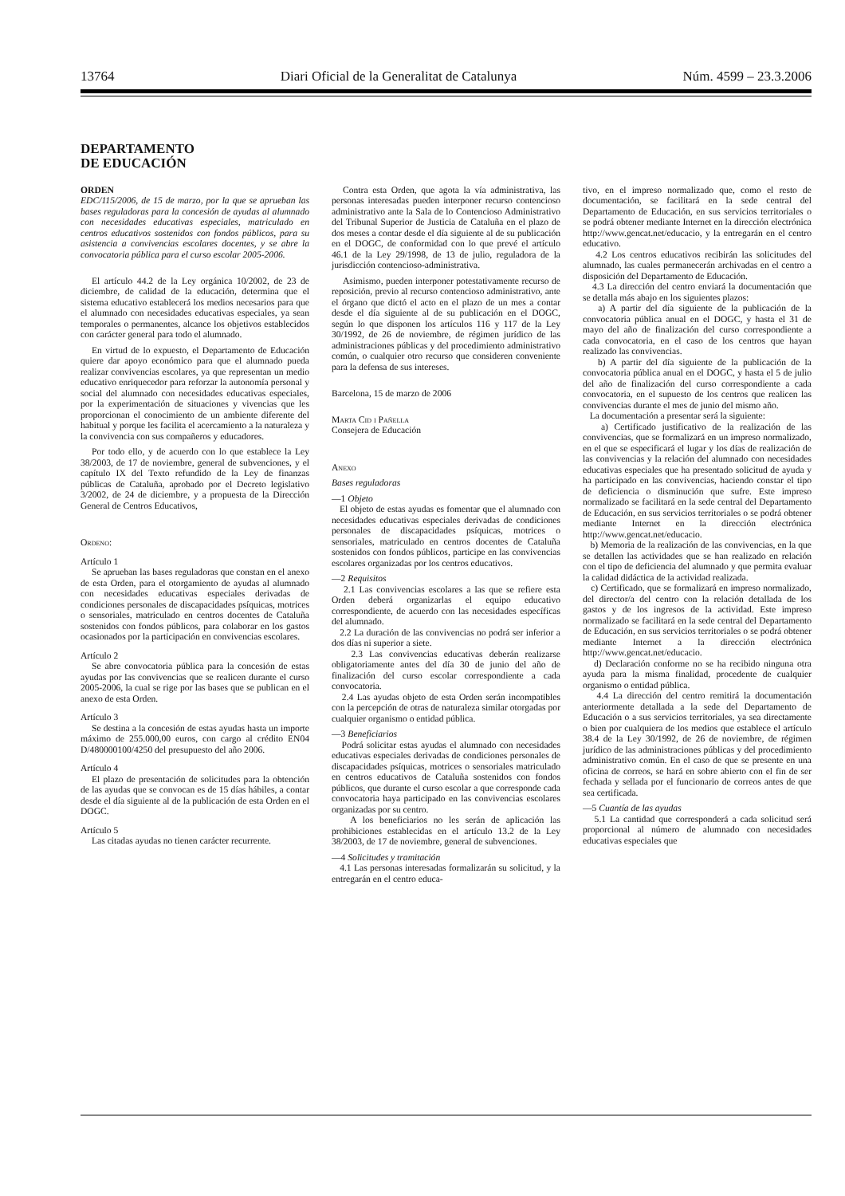13764 Diari Oficial de la Generalitat de Catalunya Núm. 4599 – 23.3.2006
DEPARTAMENTO
DE EDUCACIÓN
ORDEN
EDC/115/2006, de 15 de marzo, por la que se aprueban las bases reguladoras para la concesión de ayudas al alumnado con necesidades educativas especiales, matriculado en centros educativos sostenidos con fondos públicos, para su asistencia a convivencias escolares docentes, y se abre la convocatoria pública para el curso escolar 2005-2006.
El artículo 44.2 de la Ley orgánica 10/2002, de 23 de diciembre, de calidad de la educación, determina que el sistema educativo establecerá los medios necesarios para que el alumnado con necesidades educativas especiales, ya sean temporales o permanentes, alcance los objetivos establecidos con carácter general para todo el alumnado.
En virtud de lo expuesto, el Departamento de Educación quiere dar apoyo económico para que el alumnado pueda realizar convivencias escolares, ya que representan un medio educativo enriquecedor para reforzar la autonomía personal y social del alumnado con necesidades educativas especiales, por la experimentación de situaciones y vivencias que les proporcionan el conocimiento de un ambiente diferente del habitual y porque les facilita el acercamiento a la naturaleza y la convivencia con sus compañeros y educadores.
Por todo ello, y de acuerdo con lo que establece la Ley 38/2003, de 17 de noviembre, general de subvenciones, y el capítulo IX del Texto refundido de la Ley de finanzas públicas de Cataluña, aprobado por el Decreto legislativo 3/2002, de 24 de diciembre, y a propuesta de la Dirección General de Centros Educativos,
Ordeno:
Artículo 1
Se aprueban las bases reguladoras que constan en el anexo de esta Orden, para el otorgamiento de ayudas al alumnado con necesidades educativas especiales derivadas de condiciones personales de discapacidades psíquicas, motrices o sensoriales, matriculado en centros docentes de Cataluña sostenidos con fondos públicos, para colaborar en los gastos ocasionados por la participación en convivencias escolares.
Artículo 2
Se abre convocatoria pública para la concesión de estas ayudas por las convivencias que se realicen durante el curso 2005-2006, la cual se rige por las bases que se publican en el anexo de esta Orden.
Artículo 3
Se destina a la concesión de estas ayudas hasta un importe máximo de 255.000,00 euros, con cargo al crédito EN04 D/480000100/4250 del presupuesto del año 2006.
Artículo 4
El plazo de presentación de solicitudes para la obtención de las ayudas que se convocan es de 15 días hábiles, a contar desde el día siguiente al de la publicación de esta Orden en el DOGC.
Artículo 5
Las citadas ayudas no tienen carácter recurrente.
Contra esta Orden, que agota la vía administrativa, las personas interesadas pueden interponer recurso contencioso administrativo ante la Sala de lo Contencioso Administrativo del Tribunal Superior de Justicia de Cataluña en el plazo de dos meses a contar desde el día siguiente al de su publicación en el DOGC, de conformidad con lo que prevé el artículo 46.1 de la Ley 29/1998, de 13 de julio, reguladora de la jurisdicción contencioso-administrativa.
Asimismo, pueden interponer potestativamente recurso de reposición, previo al recurso contencioso administrativo, ante el órgano que dictó el acto en el plazo de un mes a contar desde el día siguiente al de su publicación en el DOGC, según lo que disponen los artículos 116 y 117 de la Ley 30/1992, de 26 de noviembre, de régimen jurídico de las administraciones públicas y del procedimiento administrativo común, o cualquier otro recurso que consideren conveniente para la defensa de sus intereses.
Barcelona, 15 de marzo de 2006
Marta Cid i Pañella
Consejera de Educación
Anexo
Bases reguladoras
—1 Objeto
El objeto de estas ayudas es fomentar que el alumnado con necesidades educativas especiales derivadas de condiciones personales de discapacidades psíquicas, motrices o sensoriales, matriculado en centros docentes de Cataluña sostenidos con fondos públicos, participe en las convivencias escolares organizadas por los centros educativos.
—2 Requisitos
2.1 Las convivencias escolares a las que se refiere esta Orden deberá organizarlas el equipo educativo correspondiente, de acuerdo con las necesidades específicas del alumnado.
2.2 La duración de las convivencias no podrá ser inferior a dos días ni superior a siete.
2.3 Las convivencias educativas deberán realizarse obligatoriamente antes del día 30 de junio del año de finalización del curso escolar correspondiente a cada convocatoria.
2.4 Las ayudas objeto de esta Orden serán incompatibles con la percepción de otras de naturaleza similar otorgadas por cualquier organismo o entidad pública.
—3 Beneficiarios
Podrá solicitar estas ayudas el alumnado con necesidades educativas especiales derivadas de condiciones personales de discapacidades psíquicas, motrices o sensoriales matriculado en centros educativos de Cataluña sostenidos con fondos públicos, que durante el curso escolar a que corresponde cada convocatoria haya participado en las convivencias escolares organizadas por su centro.
A los beneficiarios no les serán de aplicación las prohibiciones establecidas en el artículo 13.2 de la Ley 38/2003, de 17 de noviembre, general de subvenciones.
—4 Solicitudes y tramitación
4.1 Las personas interesadas formalizarán su solicitud, y la entregarán en el centro educa-
tivo, en el impreso normalizado que, como el resto de documentación, se facilitará en la sede central del Departamento de Educación, en sus servicios territoriales o se podrá obtener mediante Internet en la dirección electrónica http://www.gencat.net/educacio, y la entregarán en el centro educativo.
4.2 Los centros educativos recibirán las solicitudes del alumnado, las cuales permanecerán archivadas en el centro a disposición del Departamento de Educación.
4.3 La dirección del centro enviará la documentación que se detalla más abajo en los siguientes plazos:
a) A partir del día siguiente de la publicación de la convocatoria pública anual en el DOGC, y hasta el 31 de mayo del año de finalización del curso correspondiente a cada convocatoria, en el caso de los centros que hayan realizado las convivencias.
b) A partir del día siguiente de la publicación de la convocatoria pública anual en el DOGC, y hasta el 5 de julio del año de finalización del curso correspondiente a cada convocatoria, en el supuesto de los centros que realicen las convivencias durante el mes de junio del mismo año.
La documentación a presentar será la siguiente:
a) Certificado justificativo de la realización de las convivencias, que se formalizará en un impreso normalizado, en el que se especificará el lugar y los días de realización de las convivencias y la relación del alumnado con necesidades educativas especiales que ha presentado solicitud de ayuda y ha participado en las convivencias, haciendo constar el tipo de deficiencia o disminución que sufre. Este impreso normalizado se facilitará en la sede central del Departamento de Educación, en sus servicios territoriales o se podrá obtener mediante Internet en la dirección electrónica http://www.gencat.net/educacio.
b) Memoria de la realización de las convivencias, en la que se detallen las actividades que se han realizado en relación con el tipo de deficiencia del alumnado y que permita evaluar la calidad didáctica de la actividad realizada.
c) Certificado, que se formalizará en impreso normalizado, del director/a del centro con la relación detallada de los gastos y de los ingresos de la actividad. Este impreso normalizado se facilitará en la sede central del Departamento de Educación, en sus servicios territoriales o se podrá obtener mediante Internet a la dirección electrónica http://www.gencat.net/educacio.
d) Declaración conforme no se ha recibido ninguna otra ayuda para la misma finalidad, procedente de cualquier organismo o entidad pública.
4.4 La dirección del centro remitirá la documentación anteriormente detallada a la sede del Departamento de Educación o a sus servicios territoriales, ya sea directamente o bien por cualquiera de los medios que establece el artículo 38.4 de la Ley 30/1992, de 26 de noviembre, de régimen jurídico de las administraciones públicas y del procedimiento administrativo común. En el caso de que se presente en una oficina de correos, se hará en sobre abierto con el fin de ser fechada y sellada por el funcionario de correos antes de que sea certificada.
—5 Cuantía de las ayudas
5.1 La cantidad que corresponderá a cada solicitud será proporcional al número de alumnado con necesidades educativas especiales que